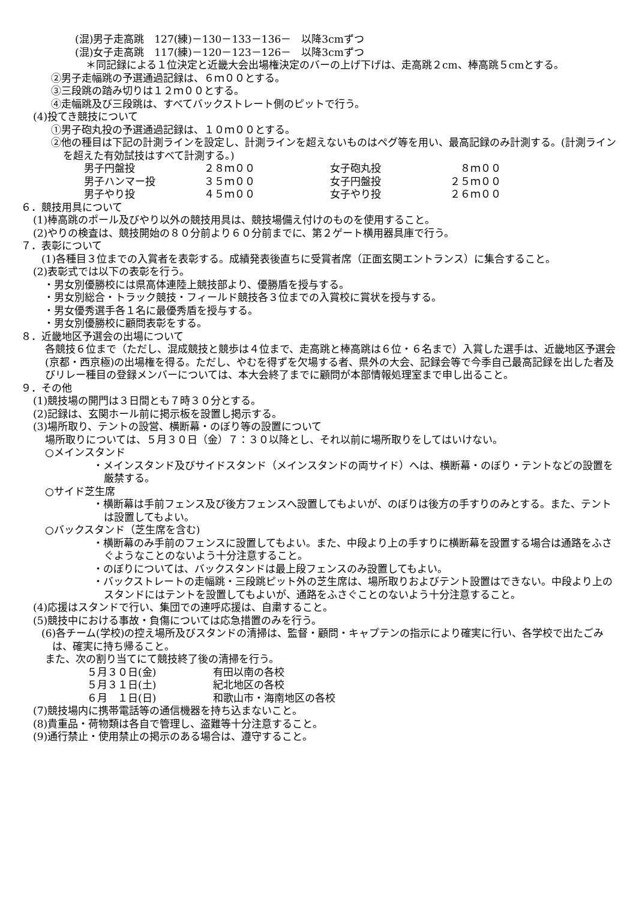(混)男子走高跳　127(練)－130－133－136－　以降3cmずつ
(混)女子走高跳　117(練)－120－123－126－　以降3cmずつ
＊同記録による１位決定と近畿大会出場権決定のバーの上げ下げは、走高跳２cm、棒高跳５cmとする。
②男子走幅跳の予選通過記録は、６ｍ００とする。
③三段跳の踏み切りは１２ｍ００とする。
④走幅跳及び三段跳は、すべてバックストレート側のピットで行う。
(4)投てき競技について
①男子砲丸投の予選通過記録は、１０ｍ００とする。
②他の種目は下記の計測ラインを設定し、計測ラインを超えないものはペグ等を用い、最高記録のみ計測する。(計測ラインを超えた有効試技はすべて計測する。)
| 男子円盤投 | ２８ｍ００ | 女子砲丸投 | ８ｍ００ |
| 男子ハンマー投 | ３５ｍ００ | 女子円盤投 | ２５ｍ００ |
| 男子やり投 | ４５ｍ００ | 女子やり投 | ２６ｍ００ |
６．競技用具について
(1)棒高跳のポール及びやり以外の競技用具は、競技場備え付けのものを使用すること。
(2)やりの検査は、競技開始の８０分前より６０分前までに、第２ゲート横用器具庫で行う。
７．表彰について
(1)各種目３位までの入賞者を表彰する。成績発表後直ちに受賞者席（正面玄関エントランス）に集合すること。
(2)表彰式では以下の表彰を行う。
・男女別優勝校には県高体連陸上競技部より、優勝盾を授与する。
・男女別総合・トラック競技・フィールド競技各３位までの入賞校に賞状を授与する。
・男女優秀選手各１名に最優秀盾を授与する。
・男女別優勝校に顧問表彰をする。
８．近畿地区予選会の出場について
各競技６位まで（ただし、混成競技と競歩は４位まで、走高跳と棒高跳は６位・６名まで）入賞した選手は、近畿地区予選会(京都・西京極)の出場権を得る。ただし、やむを得ずを欠場する者、県外の大会、記録会等で今季自己最高記録を出した者及びリレー種目の登録メンバーについては、本大会終了までに顧問が本部情報処理室まで申し出ること。
９．その他
(1)競技場の開門は３日間とも７時３０分とする。
(2)記録は、玄関ホール前に掲示板を設置し掲示する。
(3)場所取り、テントの設営、横断幕・のぼり等の設置について
場所取りについては、５月３０日（金）７：３０以降とし、それ以前に場所取りをしてはいけない。
○メインスタンド
・メインスタンド及びサイドスタンド（メインスタンドの両サイド）へは、横断幕・のぼり・テントなどの設置を厳禁する。
○サイド芝生席
・横断幕は手前フェンス及び後方フェンスへ設置してもよいが、のぼりは後方の手すりのみとする。また、テントは設置してもよい。
○バックスタンド（芝生席を含む)
・横断幕のみ手前のフェンスに設置してもよい。また、中段より上の手すりに横断幕を設置する場合は通路をふさぐようなことのないよう十分注意すること。
・のぼりについては、バックスタンドは最上段フェンスのみ設置してもよい。
・バックストレートの走幅跳・三段跳ピット外の芝生席は、場所取りおよびテント設置はできない。中段より上のスタンドにはテントを設置してもよいが、通路をふさぐことのないよう十分注意すること。
(4)応援はスタンドで行い、集団での連呼応援は、自粛すること。
(5)競技中における事故・負傷については応急措置のみを行う。
(6)各チーム(学校)の控え場所及びスタンドの清掃は、監督・顧問・キャプテンの指示により確実に行い、各学校で出たごみは、確実に持ち帰ること。
また、次の割り当てにて競技終了後の清掃を行う。
| ５月３０日(金) | 有田以南の各校 |
| ５月３１日(土) | 紀北地区の各校 |
| ６月 １日(日) | 和歌山市・海南地区の各校 |
(7)競技場内に携帯電話等の通信機器を持ち込まないこと。
(8)貴重品・荷物類は各自で管理し、盗難等十分注意すること。
(9)通行禁止・使用禁止の掲示のある場合は、遵守すること。